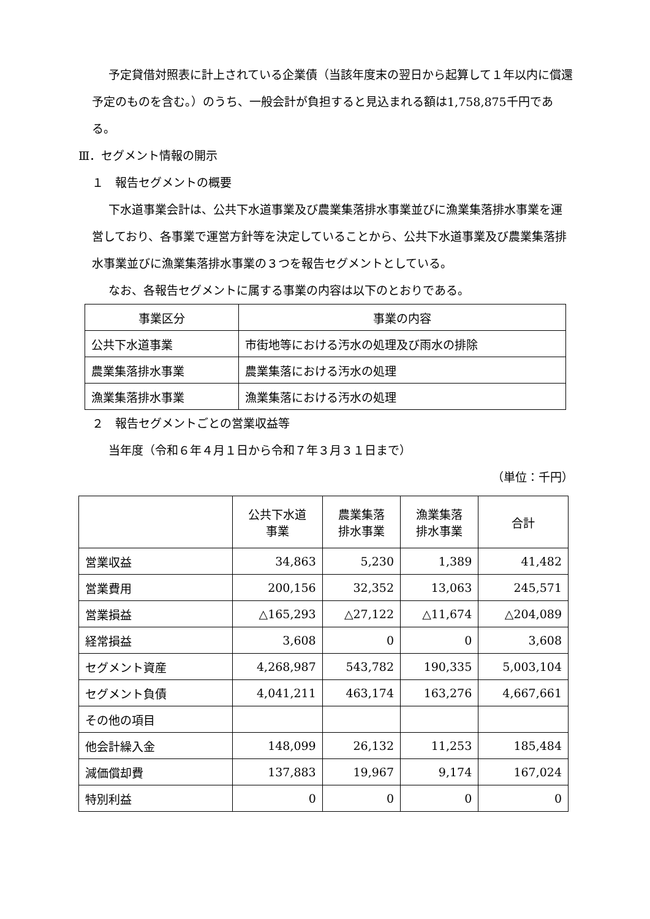予定貸借対照表に計上されている企業債（当該年度末の翌日から起算して１年以内に償還予定のものを含む。）のうち、一般会計が負担すると見込まれる額は1,758,875千円である。
Ⅲ．セグメント情報の開示
１　報告セグメントの概要
下水道事業会計は、公共下水道事業及び農業集落排水事業並びに漁業集落排水事業を運営しており、各事業で運営方針等を決定していることから、公共下水道事業及び農業集落排水事業並びに漁業集落排水事業の３つを報告セグメントとしている。
なお、各報告セグメントに属する事業の内容は以下のとおりである。
| 事業区分 | 事業の内容 |
| --- | --- |
| 公共下水道事業 | 市街地等における汚水の処理及び雨水の排除 |
| 農業集落排水事業 | 農業集落における汚水の処理 |
| 漁業集落排水事業 | 漁業集落における汚水の処理 |
２　報告セグメントごとの営業収益等
当年度（令和６年４月１日から令和７年３月３１日まで）
（単位：千円）
| | 公共下水道 事業 | 農業集落 排水事業 | 漁業集落 排水事業 | 合計 |
| --- | --- | --- | --- | --- |
| 営業収益 | 34,863 | 5,230 | 1,389 | 41,482 |
| 営業費用 | 200,156 | 32,352 | 13,063 | 245,571 |
| 営業損益 | △165,293 | △27,122 | △11,674 | △204,089 |
| 経常損益 | 3,608 | 0 | 0 | 3,608 |
| セグメント資産 | 4,268,987 | 543,782 | 190,335 | 5,003,104 |
| セグメント負債 | 4,041,211 | 463,174 | 163,276 | 4,667,661 |
| その他の項目 | | | | |
| 他会計繰入金 | 148,099 | 26,132 | 11,253 | 185,484 |
| 減価償却費 | 137,883 | 19,967 | 9,174 | 167,024 |
| 特別利益 | 0 | 0 | 0 | 0 |